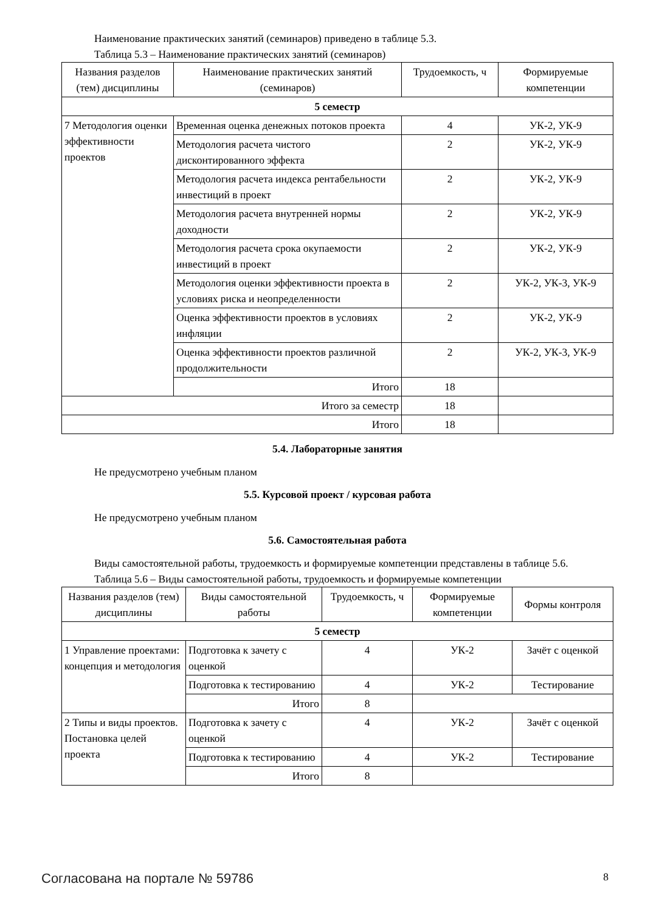Наименование практических занятий (семинаров) приведено в таблице 5.3.
Таблица 5.3 – Наименование практических занятий (семинаров)
| Названия разделов (тем) дисциплины | Наименование практических занятий (семинаров) | Трудоемкость, ч | Формируемые компетенции |
| --- | --- | --- | --- |
| 5 семестр | | | |
| 7 Методология оценки эффективности проектов | Временная оценка денежных потоков проекта | 4 | УК-2, УК-9 |
| | Методология расчета чистого дисконтированного эффекта | 2 | УК-2, УК-9 |
| | Методология расчета индекса рентабельности инвестиций в проект | 2 | УК-2, УК-9 |
| | Методология расчета внутренней нормы доходности | 2 | УК-2, УК-9 |
| | Методология расчета срока окупаемости инвестиций в проект | 2 | УК-2, УК-9 |
| | Методология оценки эффективности проекта в условиях риска и неопределенности | 2 | УК-2, УК-3, УК-9 |
| | Оценка эффективности проектов в условиях инфляции | 2 | УК-2, УК-9 |
| | Оценка эффективности проектов различной продолжительности | 2 | УК-2, УК-3, УК-9 |
| | Итого | 18 | |
| Итого за семестр | | 18 | |
| Итого | | 18 | |
5.4. Лабораторные занятия
Не предусмотрено учебным планом
5.5. Курсовой проект / курсовая работа
Не предусмотрено учебным планом
5.6. Самостоятельная работа
Виды самостоятельной работы, трудоемкость и формируемые компетенции представлены в таблице 5.6.
Таблица 5.6 – Виды самостоятельной работы, трудоемкость и формируемые компетенции
| Названия разделов (тем) дисциплины | Виды самостоятельной работы | Трудоемкость, ч | Формируемые компетенции | Формы контроля |
| --- | --- | --- | --- | --- |
| 5 семестр | | | | |
| 1 Управление проектами: концепция и методология | Подготовка к зачету с оценкой | 4 | УК-2 | Зачёт с оценкой |
| | Подготовка к тестированию | 4 | УК-2 | Тестирование |
| | Итого | 8 | | |
| 2 Типы и виды проектов. Постановка целей проекта | Подготовка к зачету с оценкой | 4 | УК-2 | Зачёт с оценкой |
| | Подготовка к тестированию | 4 | УК-2 | Тестирование |
| | Итого | 8 | | |
Согласована на портале № 59786 8